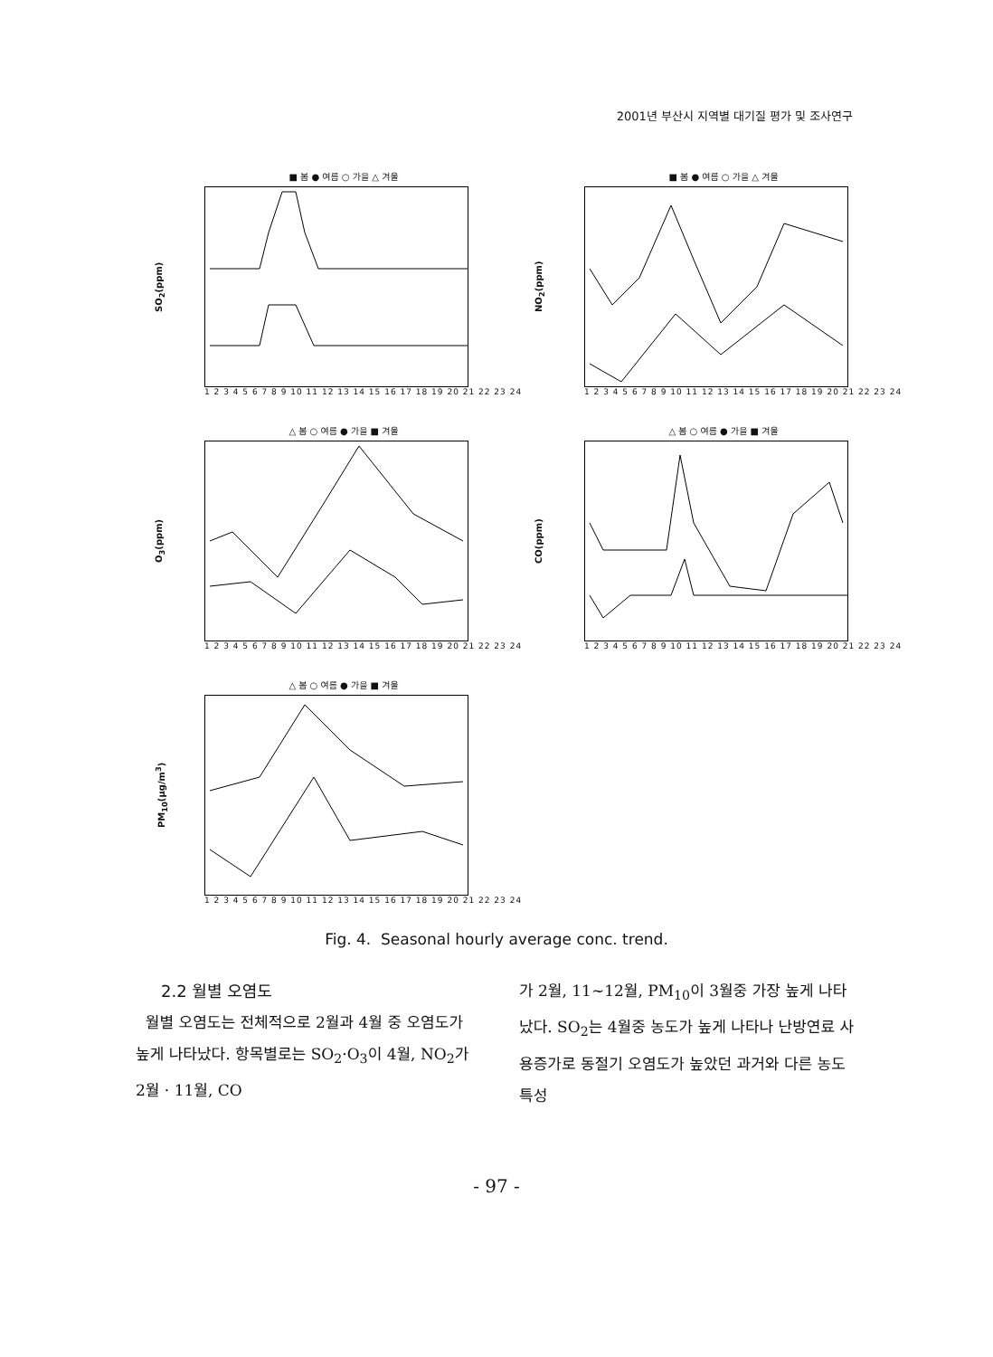2001년 부산시 지역별 대기질 평가 및 조사연구
■ 봄 ● 여름 ○ 가을 △ 겨울
SO<sub>2</sub>(ppm)
1 2 3 4 5 6 7 8 9 10 11 12 13 14 15 16 17 18 19 20 21 22 23 24
■ 봄 ● 여름 ○ 가을 △ 겨울
NO<sub>2</sub>(ppm)
1 2 3 4 5 6 7 8 9 10 11 12 13 14 15 16 17 18 19 20 21 22 23 24
△ 봄 ○ 여름 ● 가을 ■ 겨울
O<sub>3</sub>(ppm)
1 2 3 4 5 6 7 8 9 10 11 12 13 14 15 16 17 18 19 20 21 22 23 24
△ 봄 ○ 여름 ● 가을 ■ 겨울
CO(ppm)
1 2 3 4 5 6 7 8 9 10 11 12 13 14 15 16 17 18 19 20 21 22 23 24
△ 봄 ○ 여름 ● 가을 ■ 겨울
PM<sub>10</sub>(μg/m<sup>3</sup>)
1 2 3 4 5 6 7 8 9 10 11 12 13 14 15 16 17 18 19 20 21 22 23 24
Fig. 4. Seasonal hourly average conc. trend.
2.2 월별 오염도
월별 오염도는 전체적으로 2월과 4월 중 오염도가 높게 나타났다. 항목별로는 SO<sub>2</sub>·O<sub>3</sub>이 4월, NO<sub>2</sub>가 2월 · 11월, CO
가 2월, 11~12월, PM<sub>10</sub>이 3월중 가장 높게 나타났다. SO<sub>2</sub>는 4월중 농도가 높게 나타나 난방연료 사용증가로 동절기 오염도가 높았던 과거와 다른 농도특성
- 97 -